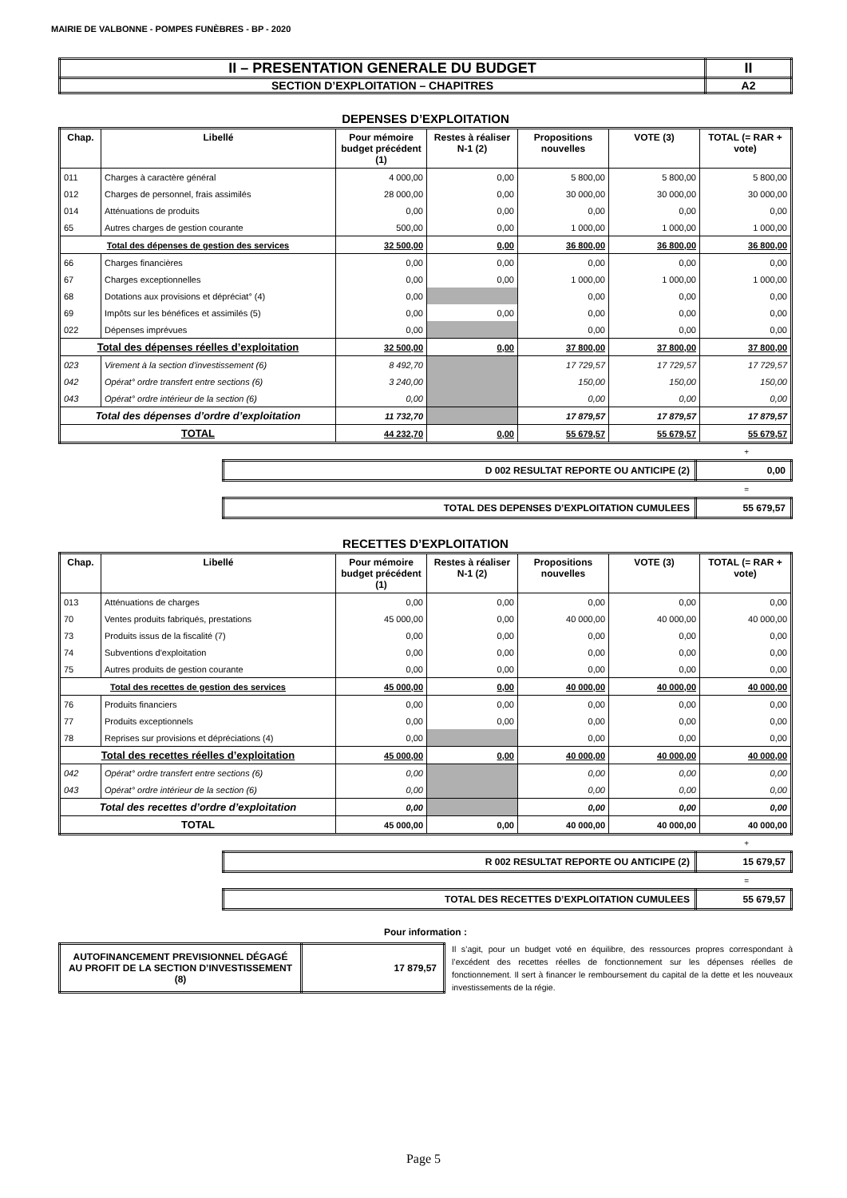MAIRIE DE VALBONNE - POMPES FUNÈBRES - BP - 2020
| II – PRESENTATION GENERALE DU BUDGET | II |
| SECTION D’EXPLOITATION – CHAPITRES | A2 |
DEPENSES D’EXPLOITATION
| Chap. | Libellé | Pour mémoire budget précédent (1) | Restes à réaliser N-1 (2) | Propositions nouvelles | VOTE (3) | TOTAL (= RAR + vote) |
| --- | --- | --- | --- | --- | --- | --- |
| 011 | Charges à caractère général | 4 000,00 | 0,00 | 5 800,00 | 5 800,00 | 5 800,00 |
| 012 | Charges de personnel, frais assimilés | 28 000,00 | 0,00 | 30 000,00 | 30 000,00 | 30 000,00 |
| 014 | Atténuations de produits | 0,00 | 0,00 | 0,00 | 0,00 | 0,00 |
| 65 | Autres charges de gestion courante | 500,00 | 0,00 | 1 000,00 | 1 000,00 | 1 000,00 |
| Total des dépenses de gestion des services | | 32 500,00 | 0,00 | 36 800,00 | 36 800,00 | 36 800,00 |
| 66 | Charges financières | 0,00 | 0,00 | 0,00 | 0,00 | 0,00 |
| 67 | Charges exceptionnelles | 0,00 | 0,00 | 1 000,00 | 1 000,00 | 1 000,00 |
| 68 | Dotations aux provisions et dépréciat° (4) | 0,00 | | 0,00 | 0,00 | 0,00 |
| 69 | Impôts sur les bénéfices et assimilés (5) | 0,00 | 0,00 | 0,00 | 0,00 | 0,00 |
| 022 | Dépenses imprévues | 0,00 | | 0,00 | 0,00 | 0,00 |
| Total des dépenses réelles d’exploitation | | 32 500,00 | 0,00 | 37 800,00 | 37 800,00 | 37 800,00 |
| 023 | Virement à la section d'investissement (6) | 8 492,70 | | 17 729,57 | 17 729,57 | 17 729,57 |
| 042 | Opérat° ordre transfert entre sections (6) | 3 240,00 | | 150,00 | 150,00 | 150,00 |
| 043 | Opérat° ordre intérieur de la section (6) | 0,00 | | 0,00 | 0,00 | 0,00 |
| Total des dépenses d’ordre d’exploitation | | 11 732,70 | | 17 879,57 | 17 879,57 | 17 879,57 |
| TOTAL | | 44 232,70 | 0,00 | 55 679,57 | 55 679,57 | 55 679,57 |
+
| D 002 RESULTAT REPORTE OU ANTICIPE (2) | 0,00 |
=
| TOTAL DES DEPENSES D’EXPLOITATION CUMULEES | 55 679,57 |
RECETTES D’EXPLOITATION
| Chap. | Libellé | Pour mémoire budget précédent (1) | Restes à réaliser N-1 (2) | Propositions nouvelles | VOTE (3) | TOTAL (= RAR + vote) |
| --- | --- | --- | --- | --- | --- | --- |
| 013 | Atténuations de charges | 0,00 | 0,00 | 0,00 | 0,00 | 0,00 |
| 70 | Ventes produits fabriqués, prestations | 45 000,00 | 0,00 | 40 000,00 | 40 000,00 | 40 000,00 |
| 73 | Produits issus de la fiscalité (7) | 0,00 | 0,00 | 0,00 | 0,00 | 0,00 |
| 74 | Subventions d'exploitation | 0,00 | 0,00 | 0,00 | 0,00 | 0,00 |
| 75 | Autres produits de gestion courante | 0,00 | 0,00 | 0,00 | 0,00 | 0,00 |
| Total des recettes de gestion des services | | 45 000,00 | 0,00 | 40 000,00 | 40 000,00 | 40 000,00 |
| 76 | Produits financiers | 0,00 | 0,00 | 0,00 | 0,00 | 0,00 |
| 77 | Produits exceptionnels | 0,00 | 0,00 | 0,00 | 0,00 | 0,00 |
| 78 | Reprises sur provisions et dépréciations (4) | 0,00 | | 0,00 | 0,00 | 0,00 |
| Total des recettes réelles d’exploitation | | 45 000,00 | 0,00 | 40 000,00 | 40 000,00 | 40 000,00 |
| 042 | Opérat° ordre transfert entre sections (6) | 0,00 | | 0,00 | 0,00 | 0,00 |
| 043 | Opérat° ordre intérieur de la section (6) | 0,00 | | 0,00 | 0,00 | 0,00 |
| Total des recettes d’ordre d’exploitation | | 0,00 | | 0,00 | 0,00 | 0,00 |
| TOTAL | | 45 000,00 | 0,00 | 40 000,00 | 40 000,00 | 40 000,00 |
+
| R 002 RESULTAT REPORTE OU ANTICIPE (2) | 15 679,57 |
=
| TOTAL DES RECETTES D’EXPLOITATION CUMULEES | 55 679,57 |
Pour information :
| AUTOFINANCEMENT PREVISIONNEL DÉGAGÉ AU PROFIT DE LA SECTION D’INVESTISSEMENT (8) | 17 879,57 |
Il s’agit, pour un budget voté en équilibre, des ressources propres correspondant à l’excédent des recettes réelles de fonctionnement sur les dépenses réelles de fonctionnement. Il sert à financer le remboursement du capital de la dette et les nouveaux investissements de la régie.
Page 5